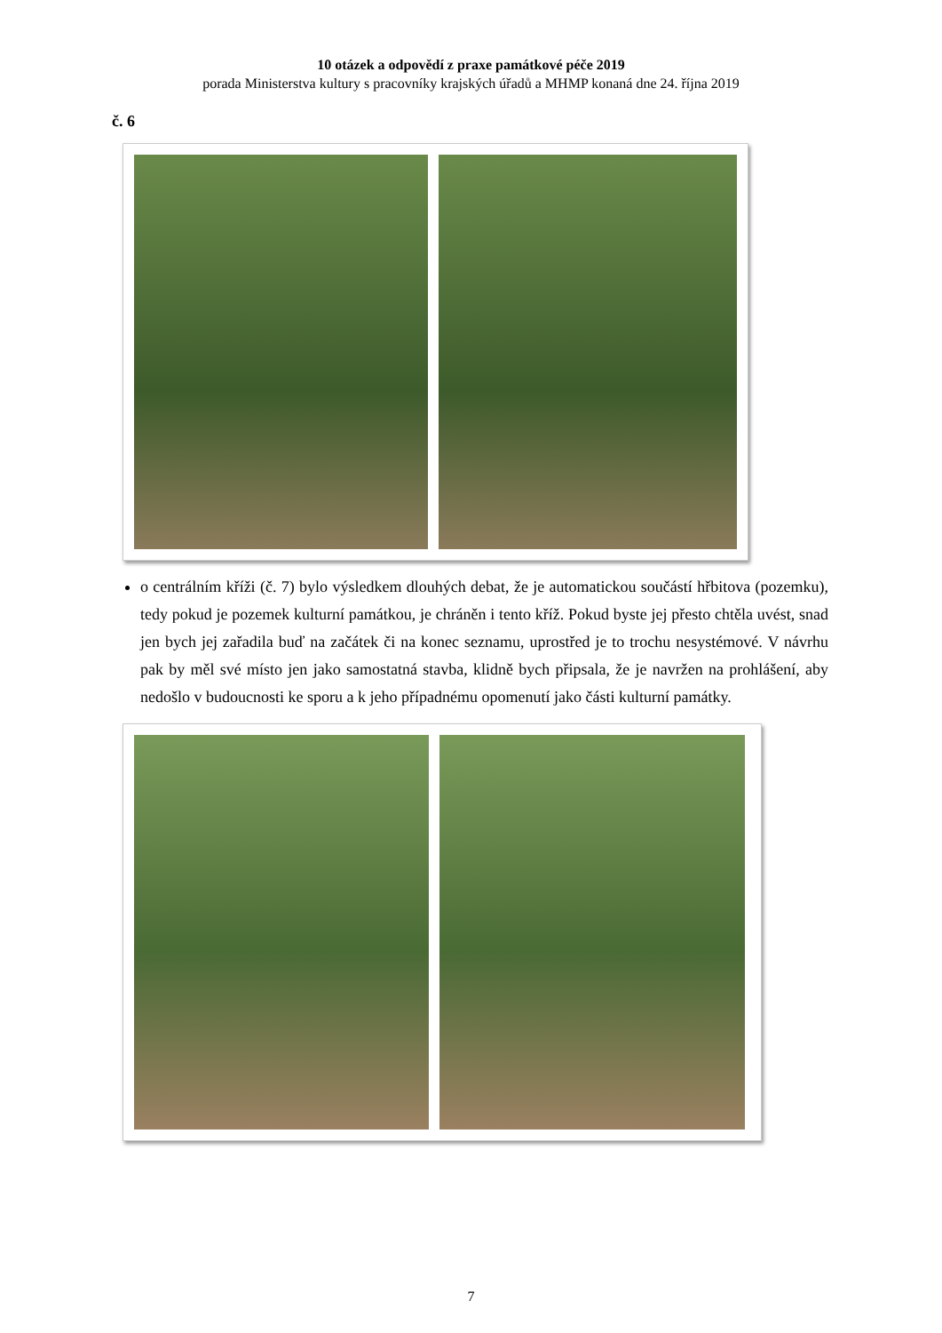10 otázek a odpovědí z praxe památkové péče 2019
porada Ministerstva kultury s pracovníky krajských úřadů a MHMP konaná dne 24. října 2019
č. 6
o centrálním kříži (č. 7) bylo výsledkem dlouhých debat, že je automatickou součástí hřbitova (pozemku), tedy pokud je pozemek kulturní památkou, je chráněn i tento kříž. Pokud byste jej přesto chtěla uvést, snad jen bych jej zařadila buď na začátek či na konec seznamu, uprostřed je to trochu nesystémové. V návrhu pak by měl své místo jen jako samostatná stavba, klidně bych připsala, že je navržen na prohlášení, aby nedošlo v budoucnosti ke sporu a k jeho případnému opomenutí jako části kulturní památky.
7